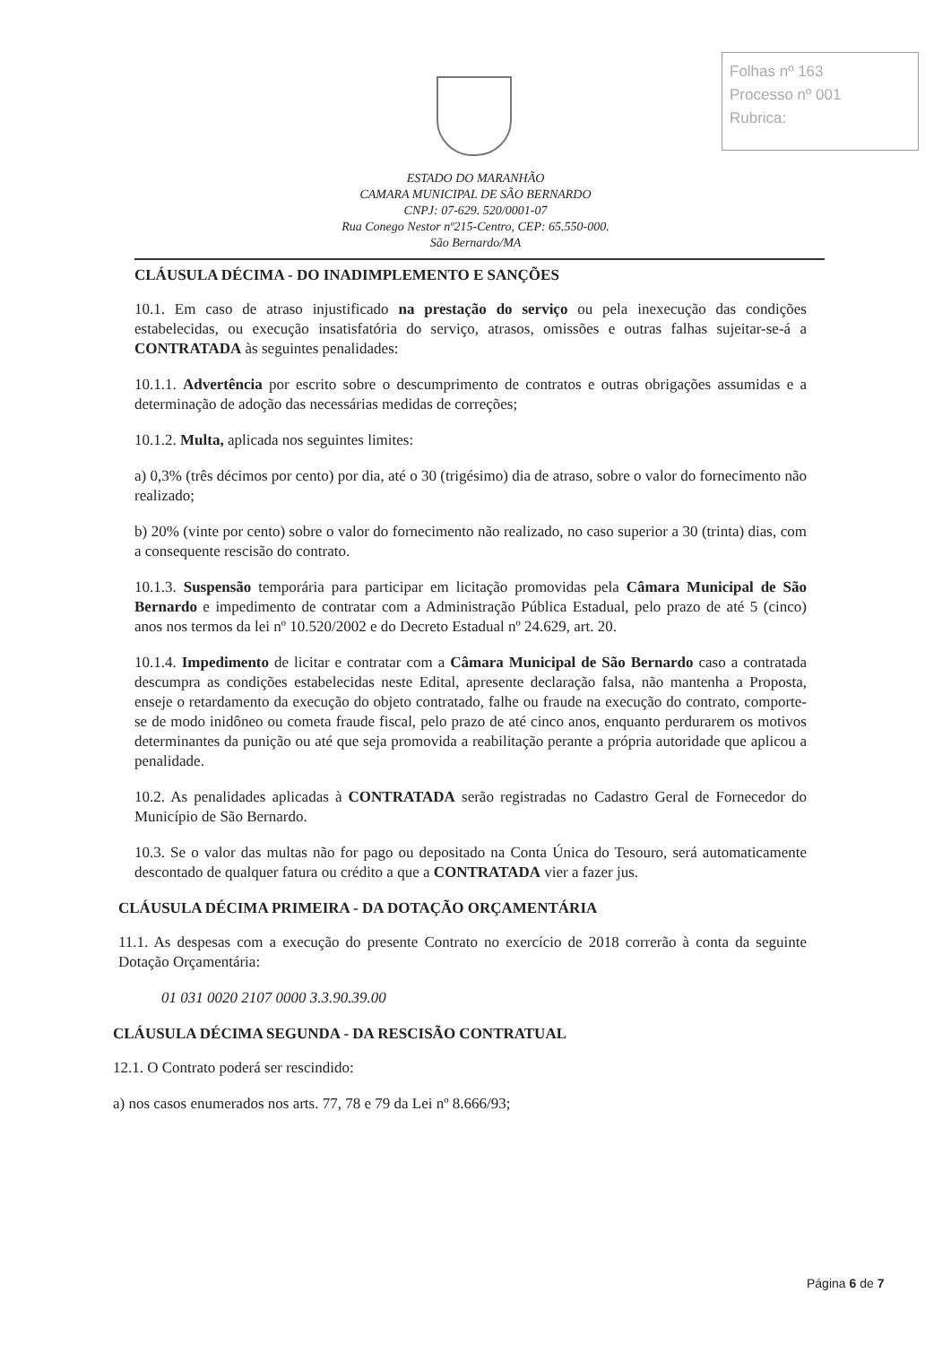Folhas nº 163
Processo nº 001
Rubrica:
ESTADO DO MARANHÃO
CAMARA MUNICIPAL DE SÃO BERNARDO
CNPJ: 07-629. 520/0001-07
Rua Conego Nestor nº215-Centro, CEP: 65.550-000.
São Bernardo/MA
CLÁUSULA DÉCIMA - DO INADIMPLEMENTO E SANÇÕES
10.1. Em caso de atraso injustificado na prestação do serviço ou pela inexecução das condições estabelecidas, ou execução insatisfatória do serviço, atrasos, omissões e outras falhas sujeitar-se-á a CONTRATADA às seguintes penalidades:
10.1.1. Advertência por escrito sobre o descumprimento de contratos e outras obrigações assumidas e a determinação de adoção das necessárias medidas de correções;
10.1.2. Multa, aplicada nos seguintes limites:
a) 0,3% (três décimos por cento) por dia, até o 30 (trigésimo) dia de atraso, sobre o valor do fornecimento não realizado;
b) 20% (vinte por cento) sobre o valor do fornecimento não realizado, no caso superior a 30 (trinta) dias, com a consequente rescisão do contrato.
10.1.3. Suspensão temporária para participar em licitação promovidas pela Câmara Municipal de São Bernardo e impedimento de contratar com a Administração Pública Estadual, pelo prazo de até 5 (cinco) anos nos termos da lei nº 10.520/2002 e do Decreto Estadual nº 24.629, art. 20.
10.1.4. Impedimento de licitar e contratar com a Câmara Municipal de São Bernardo caso a contratada descumpra as condições estabelecidas neste Edital, apresente declaração falsa, não mantenha a Proposta, enseje o retardamento da execução do objeto contratado, falhe ou fraude na execução do contrato, comporte-se de modo inidôneo ou cometa fraude fiscal, pelo prazo de até cinco anos, enquanto perdurarem os motivos determinantes da punição ou até que seja promovida a reabilitação perante a própria autoridade que aplicou a penalidade.
10.2. As penalidades aplicadas à CONTRATADA serão registradas no Cadastro Geral de Fornecedor do Município de São Bernardo.
10.3. Se o valor das multas não for pago ou depositado na Conta Única do Tesouro, será automaticamente descontado de qualquer fatura ou crédito a que a CONTRATADA vier a fazer jus.
CLÁUSULA DÉCIMA PRIMEIRA - DA DOTAÇÃO ORÇAMENTÁRIA
11.1. As despesas com a execução do presente Contrato no exercício de 2018 correrão à conta da seguinte Dotação Orçamentária:
01 031 0020 2107 0000 3.3.90.39.00
CLÁUSULA DÉCIMA SEGUNDA - DA RESCISÃO CONTRATUAL
12.1. O Contrato poderá ser rescindido:
a) nos casos enumerados nos arts. 77, 78 e 79 da Lei nº 8.666/93;
Página 6 de 7